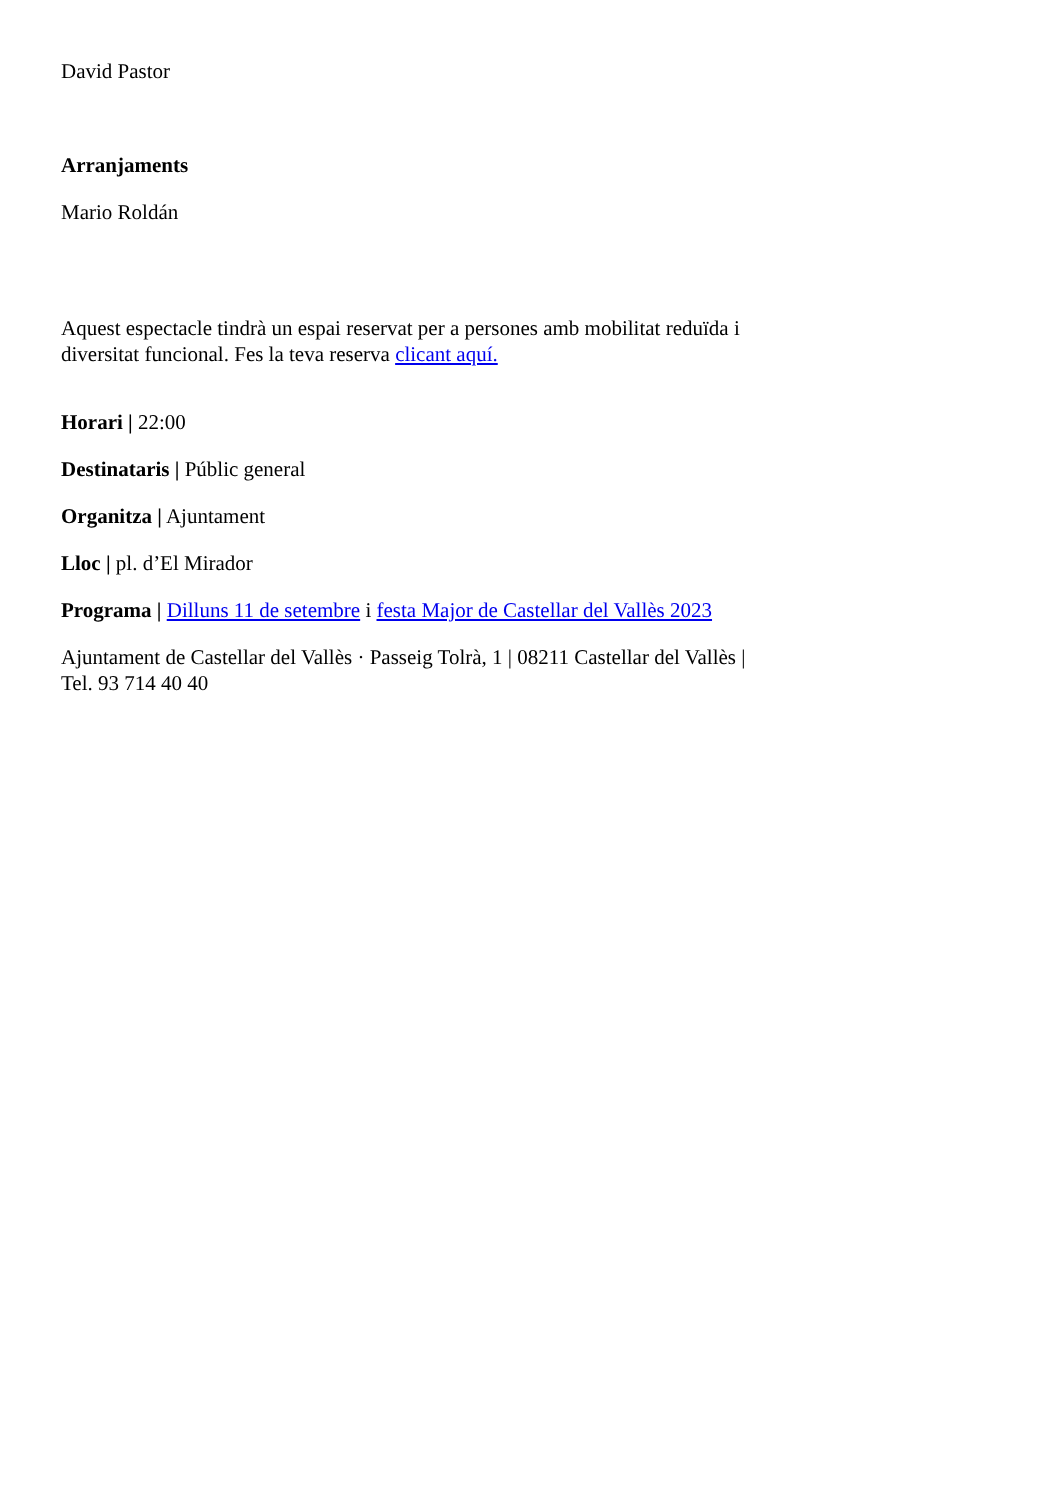David Pastor
Arranjaments
Mario Roldán
Aquest espectacle tindrà un espai reservat per a persones amb mobilitat reduïda i diversitat funcional. Fes la teva reserva clicant aquí.
Horari | 22:00
Destinataris | Públic general
Organitza | Ajuntament
Lloc | pl. d’El Mirador
Programa | Dilluns 11 de setembre i festa Major de Castellar del Vallès 2023
Ajuntament de Castellar del Vallès · Passeig Tolrà, 1 | 08211 Castellar del Vallès | Tel. 93 714 40 40